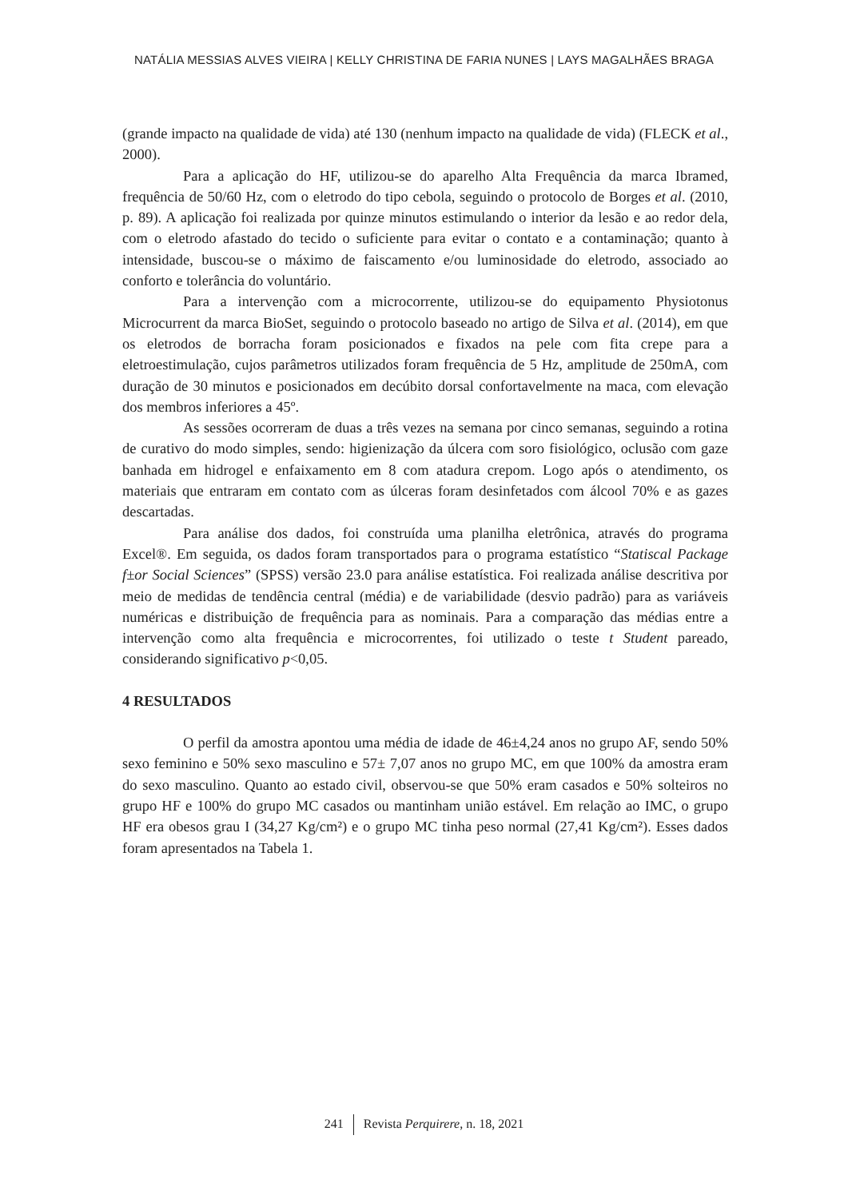NATÁLIA MESSIAS ALVES VIEIRA | KELLY CHRISTINA DE FARIA NUNES | LAYS MAGALHÃES BRAGA
(grande impacto na qualidade de vida) até 130 (nenhum impacto na qualidade de vida) (FLECK et al., 2000).
Para a aplicação do HF, utilizou-se do aparelho Alta Frequência da marca Ibramed, frequência de 50/60 Hz, com o eletrodo do tipo cebola, seguindo o protocolo de Borges et al. (2010, p. 89). A aplicação foi realizada por quinze minutos estimulando o interior da lesão e ao redor dela, com o eletrodo afastado do tecido o suficiente para evitar o contato e a contaminação; quanto à intensidade, buscou-se o máximo de faiscamento e/ou luminosidade do eletrodo, associado ao conforto e tolerância do voluntário.
Para a intervenção com a microcorrente, utilizou-se do equipamento Physiotonus Microcurrent da marca BioSet, seguindo o protocolo baseado no artigo de Silva et al. (2014), em que os eletrodos de borracha foram posicionados e fixados na pele com fita crepe para a eletroestimulação, cujos parâmetros utilizados foram frequência de 5 Hz, amplitude de 250mA, com duração de 30 minutos e posicionados em decúbito dorsal confortavelmente na maca, com elevação dos membros inferiores a 45º.
As sessões ocorreram de duas a três vezes na semana por cinco semanas, seguindo a rotina de curativo do modo simples, sendo: higienização da úlcera com soro fisiológico, oclusão com gaze banhada em hidrogel e enfaixamento em 8 com atadura crepom. Logo após o atendimento, os materiais que entraram em contato com as úlceras foram desinfetados com álcool 70% e as gazes descartadas.
Para análise dos dados, foi construída uma planilha eletrônica, através do programa Excel®. Em seguida, os dados foram transportados para o programa estatístico “Statiscal Package f±or Social Sciences” (SPSS) versão 23.0 para análise estatística. Foi realizada análise descritiva por meio de medidas de tendência central (média) e de variabilidade (desvio padrão) para as variáveis numéricas e distribuição de frequência para as nominais. Para a comparação das médias entre a intervenção como alta frequência e microcorrentes, foi utilizado o teste t Student pareado, considerando significativo p<0,05.
4 RESULTADOS
O perfil da amostra apontou uma média de idade de 46±4,24 anos no grupo AF, sendo 50% sexo feminino e 50% sexo masculino e 57± 7,07 anos no grupo MC, em que 100% da amostra eram do sexo masculino. Quanto ao estado civil, observou-se que 50% eram casados e 50% solteiros no grupo HF e 100% do grupo MC casados ou mantinham união estável. Em relação ao IMC, o grupo HF era obesos grau I (34,27 Kg/cm²) e o grupo MC tinha peso normal (27,41 Kg/cm²). Esses dados foram apresentados na Tabela 1.
241 Revista Perquirere, n. 18, 2021